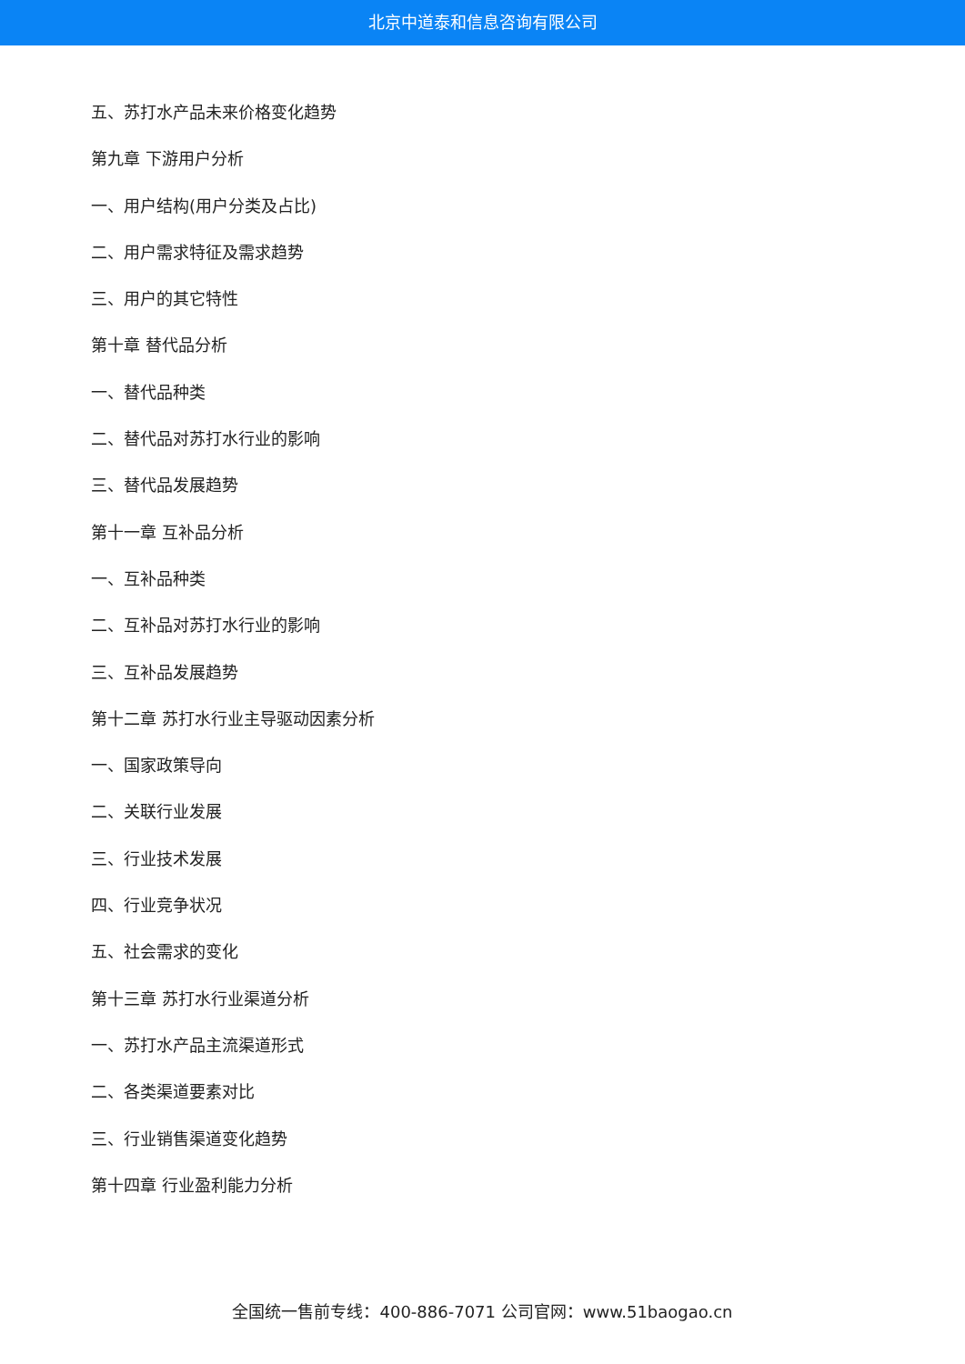北京中道泰和信息咨询有限公司
五、苏打水产品未来价格变化趋势
第九章 下游用户分析
一、用户结构(用户分类及占比)
二、用户需求特征及需求趋势
三、用户的其它特性
第十章 替代品分析
一、替代品种类
二、替代品对苏打水行业的影响
三、替代品发展趋势
第十一章 互补品分析
一、互补品种类
二、互补品对苏打水行业的影响
三、互补品发展趋势
第十二章 苏打水行业主导驱动因素分析
一、国家政策导向
二、关联行业发展
三、行业技术发展
四、行业竞争状况
五、社会需求的变化
第十三章 苏打水行业渠道分析
一、苏打水产品主流渠道形式
二、各类渠道要素对比
三、行业销售渠道变化趋势
第十四章 行业盈利能力分析
全国统一售前专线：400-886-7071 公司官网：www.51baogao.cn